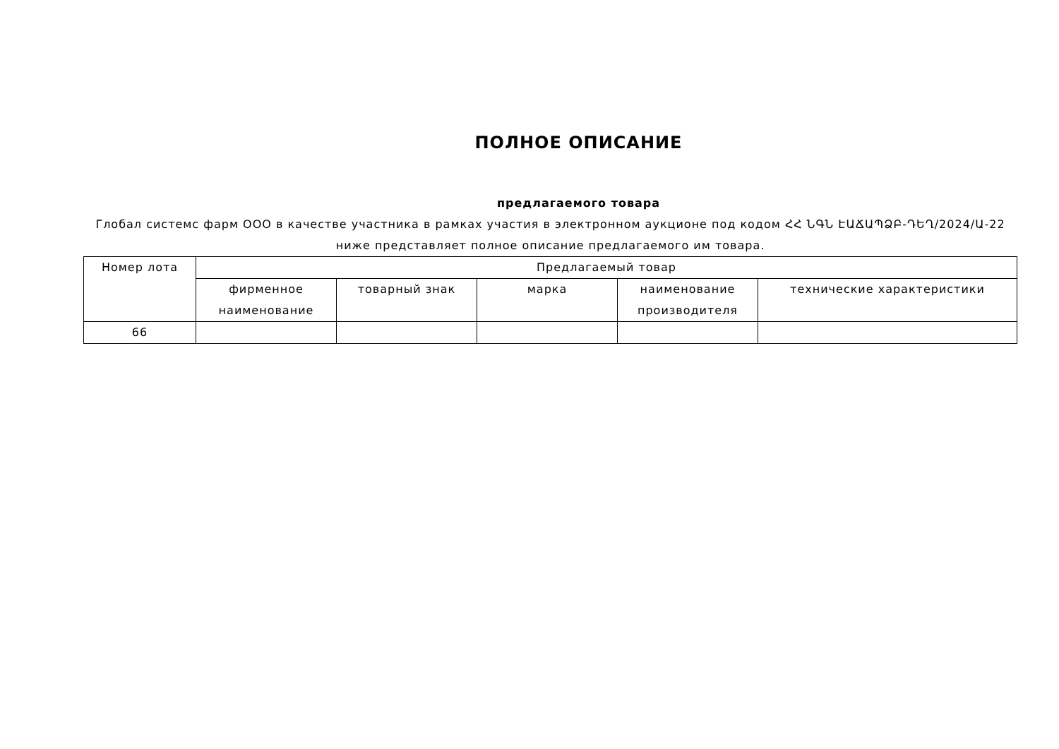ПОЛНОЕ ОПИСАНИЕ
предлагаемого товара
Глобал системс фарм ООО в качестве участника в рамках участия в электронном аукционе под кодом ՀՀ ՆԳՆ ԷԱՃԱՊՁԲ-ԴԵՂ/2024/Ա-22 ниже представляет полное описание предлагаемого им товара.
| Номер лота | Предлагаемый товар | | | | |
| --- | --- | --- | --- | --- | --- |
| | фирменное наименование | товарный знак | марка | наименование производителя | технические характеристики |
| 66 | | | | | |